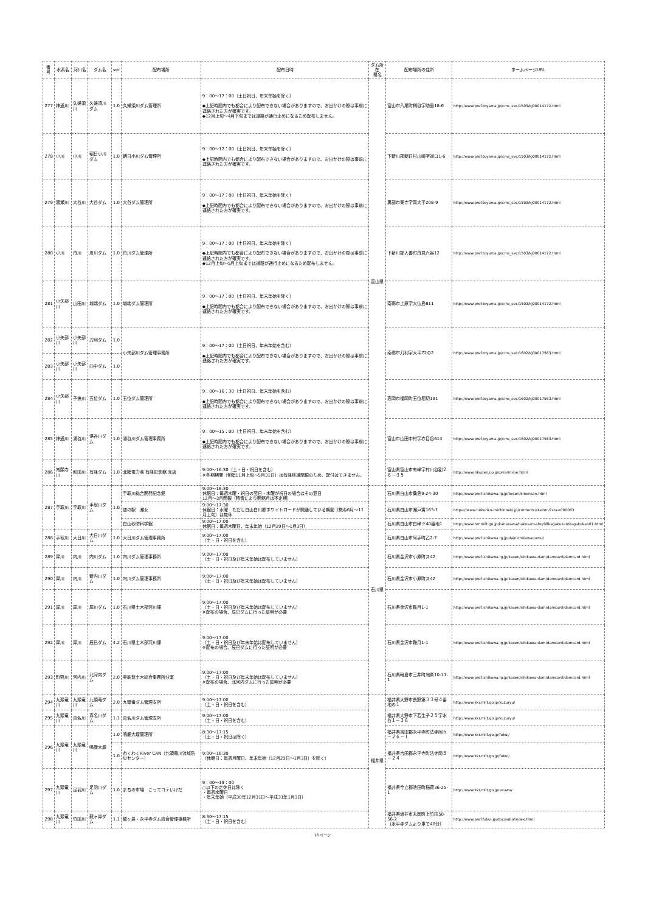| 番号 | 水系名 | 河川名 | ダム名 | ver | 配布場所 | 配布日時 | ダム所在 県名 | 配布場所の住所 | ホームページURL |
| --- | --- | --- | --- | --- | --- | --- | --- | --- | --- |
| 277 | 神通川 | 久婦須川 | 久婦須川ダム | 1.0 | 久婦須川ダム管理所 | 9：00～17：00（土日祝日、年末年始を除く） ◆上記時間内でも都合により配布できない場合がありますので、お出かけの際は事前に連絡された方が確実です。 ◆12月上旬～4月下旬までは道路が通行止めになるため配布しません。 | 富山県 | 富山市八尾町桐谷字助島18-6 | http://www.pref.toyama.jp/cms_sec/1503/kj00014172.html |
| 278 | 小川 | 小川 | 朝日小川ダム | 1.0 | 朝日小川ダム管理所 | 9：00～17：00（土日祝日、年末年始を除く） ◆上記時間内でも都合により配布できない場合がありますので、お出かけの際は事前に連絡された方が確実です。 | | 下新川郡朝日村山崎字道ロ1-6 | http://www.pref.toyama.jp/cms_sec/1503/kj00014172.html |
| 279 | 黒瀬川 | 大谷川 | 大谷ダム | 1.0 | 大谷ダム管理所 | 9：00～17：00（土日祝日、年末年始を除く） ◆上記時間内でも都合により配布できない場合がありますので、お出かけの際は事前に連絡された方が確実です。 | | 黒部市栗寺字南大平208-9 | http://www.pref.toyama.jp/cms_sec/1503/kj00014172.html |
| 280 | 小川 | 舟川 | 舟川ダム | 1.0 | 舟川ダム管理所 | 9：00～17：00（土日祝日、年末年始を除く） ◆上記時間内でも都合により配布できない場合がありますので、お出かけの際は事前に連絡された方が確実です。 ◆12月上旬～5月上旬までは道路が通行止めになるため配布しません。 | | 下新川郡入善町舟見六谷12 | http://www.pref.toyama.jp/cms_sec/1503/kj00014172.html |
| 281 | 小矢部川 | 山田川 | 城端ダム | 1.0 | 城端ダム管理所 | 9：00～17：00（土日祝日、年末年始を除く） ◆上記時間内でも都合により配布できない場合がありますので、お出かけの際は事前に連絡された方が確実です。 | | 南砺市上原字大仏島811 | http://www.pref.toyama.jp/cms_sec/1503/kj00014172.html |
| 282 | 小矢部川 | 小矢部川 | 刀利ダム | 1.0 | 小矢部川ダム管理事務所 | 9：00～17：00（土日祝日、年末年始を含む） ◆上記時間内でも都合により配布できない場合がありますので、お出かけの際は事前に連絡された方が確実です。 | | 南砺市刀利字大平72の2 | http://www.pref.toyama.jp/cms_sec/1602/kj00017563.html |
| 283 | 小矢部川 | 小矢部川 | 臼中ダム | 1.0 | | | | | |
| 284 | 小矢部川 | 子撫川 | 五位ダム | 1.0 | 五位ダム管理所 | 9：00～16：30（土日祝日、年末年始を含む） ◆上記時間内でも都合により配布できない場合がありますので、お出かけの際は事前に連絡された方が確実です。 | | 高岡市福岡町五位堀切191 | http://www.pref.toyama.jp/cms_sec/1602/kj00017563.html |
| 285 | 神通川 | 湯谷川 | 湯谷川ダム | 1.0 | 湯谷川ダム管理事務所 | 9：00～15：00（土日祝日、年末年始を含む） ◆上記時間内でも都合により配布できない場合がありますので、お出かけの際は事前に連絡された方が確実です。 | | 富山市山田中村字赤目谷614 | http://www.pref.toyama.jp/cms_sec/1602/kj00017563.html |
| 286 | 常願寺川 | 和田川 | 有峰ダム | 1.0 | 北陸電力㈱ 有峰記念館 売店 | 9:00～16:30（土・日・祝日を含む） ※冬期期間（例年11月上旬～5月31日）は有峰林道閉鎖のため、配付はできません。 | | 富山県富山市有峰字村川谷割２６－３５ | http://www.rikuden.co.jp/pr/arimine.html |
| 287 | 手取川 | 手取川 | 手取川ダム | 1.0 | 手取川総合開発記念館 | 9:00～16:30 休館日：毎週木曜・祝日の翌日・木曜が祝日の場合はその翌日 12月～3月閉鎖（積雪により開館月は不定期） | 石川県 | 石川県白山市桑島9-24-30 | http://www.pref.ishikawa.lg.jp/tedori/kinenkan.html |
| | | | | | 道の駅 瀬女 | 9:00～17:30 休館日：水曜 ただし白山白川郷ホワイトロードが開通している期間（概ね6月～11月上旬）は無休 | | 石川県白山市瀬戸寅163-1 | https://www.hokuriku-michinoeki.jp/contents/station/?sta=000063 |
| | | | | | 白山砂防科学館 | 9:00～17:00 休館日：毎週木曜日、年末年始（12月29日～1月3日） | | 石川県白山市白峰ツ40番地1 | http://www.hrr.mlit.go.jp/kanazawa/hakusansabo/08kagakukan/kagakukan01.html |
| 288 | 手取川 | 大日川 | 大日川ダム | 1.0 | 大日川ダム管理事務所 | 9:00～17:00 （土・日・祝日を含む） | | 石川県白山市阿手町乙2-7 | http://www.pref.ishikawa.lg.jp/dainichikawadamu/ |
| 289 | 犀川 | 内川 | 内川ダム | 1.0 | 内川ダム管理事務所 | 9:00～17:00 （土・日・祝日及び年末年始は配布していません） | | 石川県金沢市小原町ス42 | http://www.pref.ishikawa.lg.jp/kasen/ishikawa-dam/damcard/damcard.html |
| 290 | 犀川 | 内川 | 新内川ダム | 1.0 | 内川ダム管理事務所 | 9:00～17:00 （土・日・祝日及び年末年始は配布していません） | | 石川県金沢市小原町ス42 | http://www.pref.ishikawa.lg.jp/kasen/ishikawa-dam/damcard/damcard.html |
| 291 | 犀川 | 犀川 | 犀川ダム | 1.0 | 石川県土木部河川課 | 9:00～17:00 （土・日・祝日及び年末年始は配布していません） ※配布の場合、辰巳ダムに行った証明が必要 | | 石川県金沢市鞍月1-1 | http://www.pref.ishikawa.lg.jp/kasen/ishikawa-dam/damcard/damcard.html |
| 292 | 犀川 | 犀川 | 辰巳ダム | 4.2 | 石川県土木部河川課 | 9:00～17:00 （土・日・祝日及び年末年始は配布していません） ※配布の場合、辰巳ダムに行った証明が必要 | | 石川県金沢市鞍月1-1 | http://www.pref.ishikawa.lg.jp/kasen/ishikawa-dam/damcard/damcard.html |
| 293 | 町野川 | 河内川 | 北河内ダム | 2.0 | 奥能登土木総合事務所分室 | 9:00～17:00 （土・日・祝日及び年末年始は配布していません） ※配布の場合、北河内ダムに行った証明が必要 | | 石川県輪島市三井町洲衛10-11-1 | http://www.pref.ishikawa.lg.jp/kasen/ishikawa-dam/damcard/damcard.html |
| 294 | 九頭竜川 | 九頭竜川 | 九頭竜ダム | 2.0 | 九頭竜ダム管理支所 | 9:00～17:00 （土・日・祝日を含む） | 福井県 | 福井県大野市長野第３３号４番地の１ | http://www.kkr.mlit.go.jp/kuzuryu/ |
| 295 | 九頭竜川 | 真名川 | 真名川ダム | 1.1 | 真名川ダム管理支所 | 9:00～17:00 （土・日・祝日を含む） | | 福井県大野市下若生子２５字水谷１－３６ | http://www.kkr.mlit.go.jp/kuzuryu/ |
| 296 | 九頭竜川 | 九頭竜川 | 鳴鹿大堰 | 1.0 | 鳴鹿大堰管理所 | 8:30～17:15 （土・日・祝日は除く） | | 福井県吉田郡永平寺町法寺岡５－２６－１ | http://www.kkr.mlit.go.jp/fukui/ |
| | | | | 1.0 | わくわくRiver CAN（九頭竜川流域防災センター） | 9:00～16:30 （休館日：毎週月曜日、年末年始（12月29日～1月3日）を除く） | | 福井県吉田郡永平寺町法寺岡５－２４ | http://www.kkr.mlit.go.jp/fukui/ |
| 297 | 九頭竜川 | 足羽川 | 足羽川ダム | 1.0 | まちの市場 こってコテいけだ | 9：00～19：00 ○以下の定休日は除く ・毎週水曜日 ・年末年始（平成30年12月31日～平成31年1月3日） | | 福井県今立郡池田町稲荷36-25-1 | http://www.kkr.mlit.go.jp/asuwa/ |
| 298 | 九頭竜川 | 竹田川 | 龍ヶ鼻ダム | 1.1 | 龍ヶ鼻・永平寺ダム統合管理事務所 | 8:30～17:15 （土・日・祝日を含む） | | 福井県坂井市丸岡町上竹田50-56-2 （永平寺ダムより車で40分） | http://www.pref.fukui.jp/doc/sabo/index.html |
16 ページ